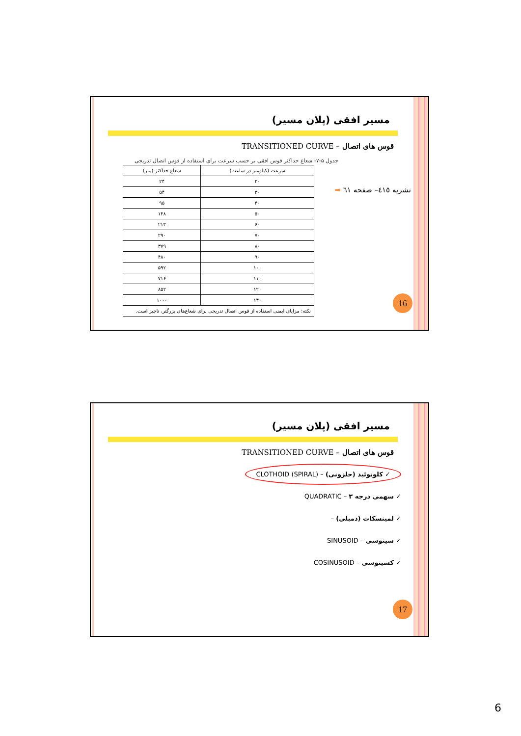مسیر افقی (پلان مسیر)
قوس های اتصال – TRANSITIONED CURVE
جدول ۵-۷- شعاع حداکثر قوس افقی بر حسب سرعت برای استفاده از قوس اتصال تدریجی
| سرعت (کیلومتر در ساعت) | شعاع حداکثر (متر) |
| --- | --- |
| ۲۰ | ۲۴ |
| ۳۰ | ۵۴ |
| ۴۰ | ۹۵ |
| ۵۰ | ۱۴۸ |
| ۶۰ | ۲۱۳ |
| ۷۰ | ۲۹۰ |
| ۸۰ | ۳۷۹ |
| ۹۰ | ۴۸۰ |
| ۱۰۰ | ۵۹۲ |
| ۱۱۰ | ۷۱۶ |
| ۱۲۰ | ۸۵۲ |
| ۱۳۰ | ۱۰۰۰ |
| نکته: مزایای ایمنی استفاده از قوس اتصال تدریجی برای شعاع‌های بزرگتر، ناچیز است. | |
نشریه ٤١٥– صفحه ٦١ ➡
16
مسیر افقی (پلان مسیر)
قوس های اتصال – TRANSITIONED CURVE
✓ کلوتوئید (حلزونی) – CLOTHOID (SPIRAL)
✓ سهمی درجه ۳ – QUADRATIC
✓ لمینسکات (دمبلی) –
✓ سینوسی – SINUSOID
✓ کسینوسی – COSINUSOID
17
6